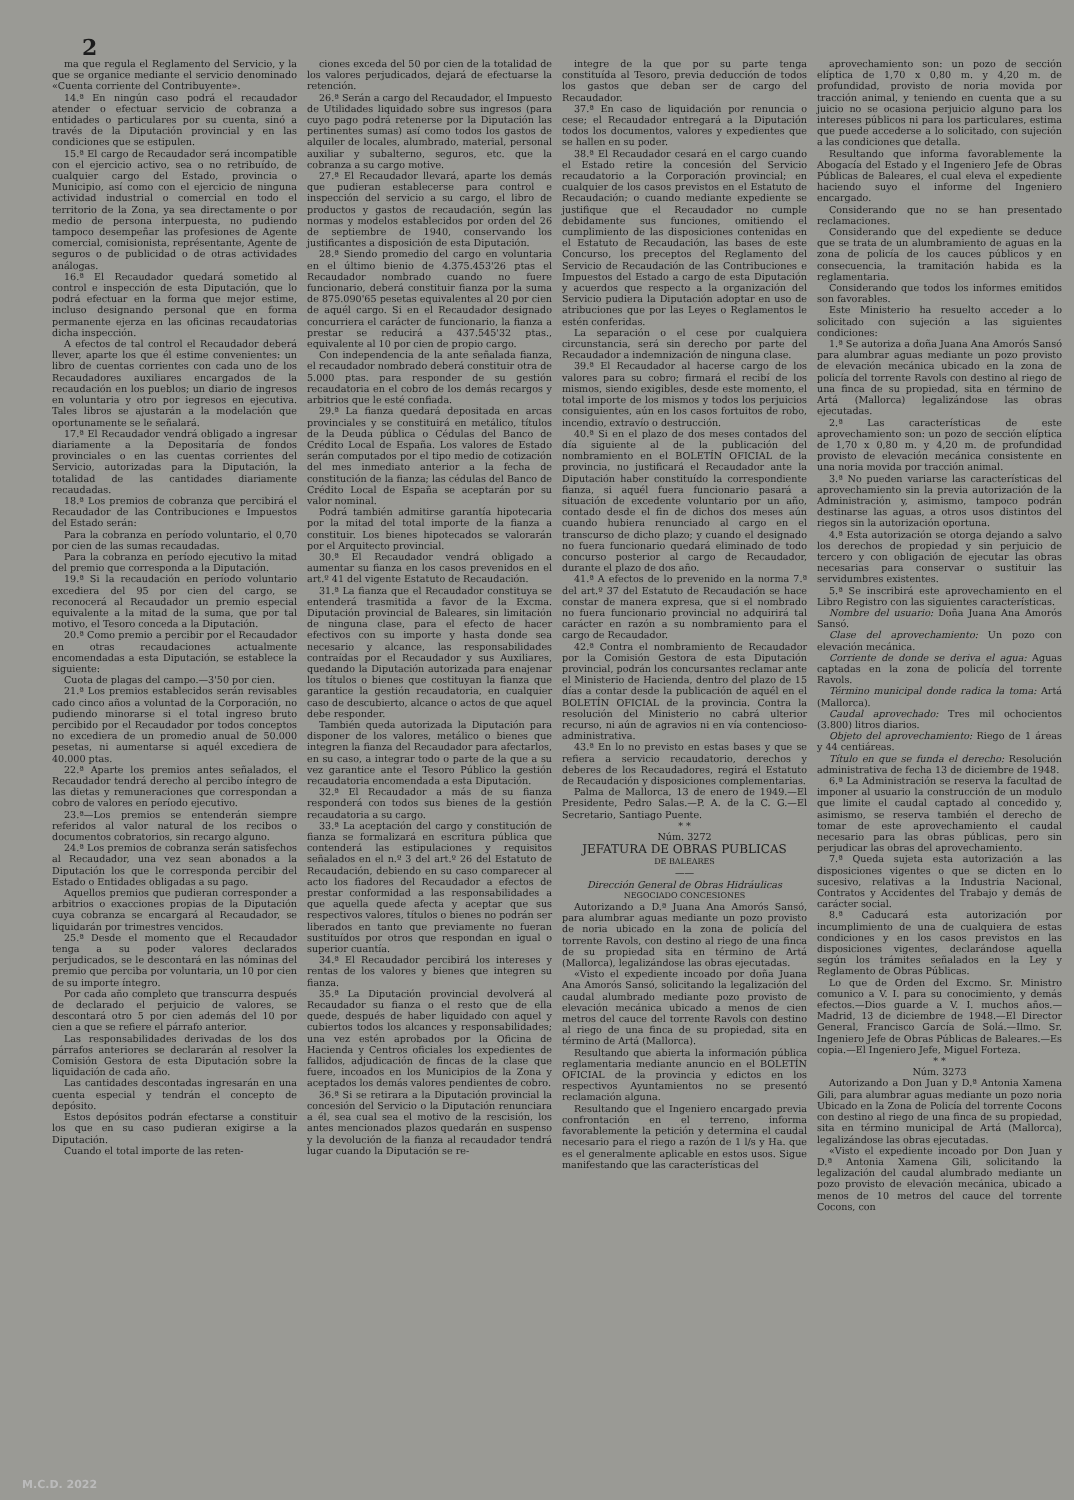2
ma que regula el Reglamento del Servicio, y la que se organice mediante el servicio denominado «Cuenta corriente del Contribuyente».
14.ª En ningún caso podrá el recaudador atender o efectuar servicio de cobranza a entidades o particulares por su cuenta, sinó a través de la Diputación provincial y en las condiciones que se estipulen.
15.ª El cargo de Recaudador será incompatible con el ejercicio activo, sea o no retribuído, de cualquier cargo del Estado, provincia o Municipio, así como con el ejercicio de ninguna actividad industrial o comercial en todo el territorio de la Zona, ya sea directamente o por medio de persona interpuesta, no pudiendo tampoco desempeñar las profesiones de Agente comercial, comisionista, représentante, Agente de seguros o de publicidad o de otras actividades análogas.
16.ª El Recaudador quedará sometido al control e inspección de esta Diputación, que lo podrá efectuar en la forma que mejor estime, incluso designando personal que en forma permanente ejerza en las oficinas recaudatorias dicha inspección.
A efectos de tal control el Recaudador deberá llever, aparte los que él estime convenientes: un libro de cuentas corrientes con cada uno de los Recaudadores auxiliares encargados de la recaudación en los pueblos; un diario de ingresos en voluntaria y otro por iegresos en ejecutiva. Tales libros se ajustarán a la modelación que oportunamente se le señalará.
17.ª El Recaudador vendrá obligado a ingresar diariamente a la Depositaría de fondos provinciales o en las cuentas corrientes del Servicio, autorizadas para la Diputación, la totalidad de las cantidades diariamente recaudadas.
18.ª Los premios de cobranza que percibirá el Recaudador de las Contribuciones e Impuestos del Estado serán:
Para la cobranza en período voluntario, el 0,70 por cien de las sumas recaudadas.
Para la cobranza en período ejecutivo la mitad del premio que corresponda a la Diputación.
19.ª Si la recaudación en período voluntario excediera del 95 por cien del cargo, se reconocerá al Recaudador un premio especial equivalente a la mitad de la suma, que por tal motivo, el Tesoro conceda a la Diputación.
20.ª Como premio a percibir por el Recaudador en otras recaudaciones actualmente encomendadas a esta Diputación, se establece la siguiente:
Cuota de plagas del campo.—3'50 por cien.
21.ª Los premios establecidos serán revisables cado cinco años a voluntad de la Corporación, no pudiendo minorarse si el total ingreso bruto percibido por el Recaudador por todos conceptos no excediera de un promedio anual de 50.000 pesetas, ni aumentarse si aquél excediera de 40.000 ptas.
22.ª Aparte los premios antes señalados, el Recaudador tendrá derecho al percibo íntegro de las dietas y remuneraciones que correspondan a cobro de valores en período ejecutivo.
23.ª—Los premios se entenderán siempre referidos al valor natural de los recibos o documentos cobratorios, sin recargo alguno.
24.ª Los premios de cobranza serán satisfechos al Recaudador, una vez sean abonados a la Diputación los que le corresponda percibir del Estado o Entidades obligadas a su pago.
Aquellos premios que pudieran corresponder a arbitrios o exacciones propias de la Diputación cuya cobranza se encargará al Recaudador, se liquidarán por trimestres vencidos.
25.ª Desde el momento que el Recaudador tenga a su poder valores declarados perjudicados, se le descontará en las nóminas del premio que perciba por voluntaria, un 10 por cien de su importe íntegro.
Por cada año completo que transcurra después de declarado el perjuicio de valores, se descontará otro 5 por cien además del 10 por cien a que se refiere el párrafo anterior.
Las responsabilidades derivadas de los dos párrafos anteriores se declararán al resolver la Comisión Gestora de esta Diputación sobre la liquidación de cada año.
Las cantidades descontadas ingresarán en una cuenta especial y tendrán el concepto de depósito.
Estos depósitos podrán efectarse a constituir los que en su caso pudieran exigirse a la Diputación.
Cuando el total importe de las reten-
ciones exceda del 50 por cien de la totalidad de los valores perjudicados, dejará de efectuarse la retención.
26.ª Serán a cargo del Recaudador, el Impuesto de Utilidades liquidado sobre sus ingresos (para cuyo pago podrá retenerse por la Diputación las pertinentes sumas) así como todos los gastos de alquiler de locales, alumbrado, material, personal auxiliar y subalterno, seguros, etc. que la cobranza a su cargo motive.
27.ª El Recaudador llevará, aparte los demás que pudieran establecerse para control e inspección del servicio a su cargo, el libro de productos y gastos de recaudación, según las normas y modelos establecidos por orden del 26 de septiembre de 1940, conservando los justificantes a disposición de esta Diputación.
28.ª Siendo promedio del cargo en voluntaria en el último bienio de 4.375.453'26 ptas el Recaudador nombrado cuando no fuere funcionario, deberá constituir fianza por la suma de 875.090'65 pesetas equivalentes al 20 por cien de aquél cargo. Si en el Recaudador designado concurriera el carácter de funcionario, la fianza a prestar se reducirá a 437.545'32 ptas., equivalente al 10 por cien de propio cargo.
Con independencia de la ante señalada fianza, el recaudador nombrado deberá constituir otra de 5.000 ptas. para responder de su gestión recaudatoria en el cobro de los demás recargos y arbitrios que le esté confiada.
29.ª La fianza quedará depositada en arcas provinciales y se constituirá en metálico, títulos de la Deuda pública o Cédulas del Banco de Crédito Local de España. Los valores de Estado serán computados por el tipo medio de cotización del mes inmediato anterior a la fecha de constitución de la fianza; las cédulas del Banco de Crédito Local de España se aceptarán por su valor nominal.
Podrá también admitirse garantía hipotecaria por la mitad del total importe de la fianza a constituir. Los bienes hipotecados se valorarán por el Arquitecto provincial.
30.ª El Recaudador vendrá obligado a aumentar su fianza en los casos prevenidos en el art.º 41 del vigente Estatuto de Recaudación.
31.ª La fianza que el Recaudador constituya se entenderá trasmitida a favor de la Excma. Diputación provincial de Baleares, sin limitación de ninguna clase, para el efecto de hacer efectivos con su importe y hasta donde sea necesario y alcance, las responsabilidades contraídas por el Recaudador y sus Auxiliares, quedando la Diputación autorizada para enajenar los títulos o bienes que costituyan la fianza que garantice la gestión recaudatoria, en cualquier caso de descubierto, alcance o actos de que aquel debe responder.
También queda autorizada la Diputación para disponer de los valores, metálico o bienes que integren la fianza del Recaudador para afectarlos, en su caso, a integrar todo o parte de la que a su vez garantice ante el Tesoro Público la gestión recaudatoria encomendada a esta Diputación.
32.ª El Recaudador a más de su fianza responderá con todos sus bienes de la gestión recaudatoria a su cargo.
33.ª La aceptación del cargo y constitución de fianza se formalizará en escritura pública que contenderá las estipulaciones y requisitos señalados en el n.º 3 del art.º 26 del Estatuto de Recaudación, debiendo en su caso comparecer al acto los fiadores del Recaudador a efectos de prestar conformidad a las responsabilidades a que aquella quede afecta y aceptar que sus respectivos valores, títulos o bienes no podrán ser liberados en tanto que previamente no fueran sustituídos por otros que respondan en igual o superior cuantía.
34.ª El Recaudador percibirá los intereses y rentas de los valores y bienes que integren su fianza.
35.ª La Diputación provincial devolverá al Recaudador su fianza o el resto que de ella quede, después de haber liquidado con aquel y cubiertos todos los alcances y responsabilidades; una vez estén aprobados por la Oficina de Hacienda y Centros oficiales los expedientes de fallidos, adjudicación de fincas de la clase que fuere, incoados en los Municipios de la Zona y aceptados los demás valores pendientes de cobro.
36.ª Si se retirara a la Diputación provincial la concesión del Servicio o la Diputación renunciara a él, sea cual sea el motivo de la rescisión, los antes mencionados plazos quedarán en suspenso y la devolución de la fianza al recaudador tendrá lugar cuando la Diputación se re-
integre de la que por su parte tenga constituída al Tesoro, previa deducción de todos los gastos que deban ser de cargo del Recaudador.
37.ª En caso de liquidación por renuncia o cese; el Recaudador entregará a la Diputación todos los documentos, valores y expedientes que se hallen en su poder.
38.ª El Recaudador cesará en el cargo cuando el Estado retire la concesión del Servicio recaudatorio a la Corporación provincial; en cualquier de los casos previstos en el Estatuto de Recaudación; o cuando mediante expediente se justifique que el Recaudador no cumple debidamente sus funciones, omitiendo el cumplimiento de las disposiciones contenidas en el Estatuto de Recaudación, las bases de este Concurso, los preceptos del Reglamento del Servicio de Recaudación de las Contribuciones e Impuestos del Estado a cargo de esta Diputación y acuerdos que respecto a la organización del Servicio pudiera la Diputación adoptar en uso de atribuciones que por las Leyes o Reglamentos le estén conferidas.
La separación o el cese por cualquiera circunstancia, será sin derecho por parte del Recaudador a indemnización de ninguna clase.
39.ª El Recaudador al hacerse cargo de los valores para su cobro; firmará el recibí de los mismos, siendo exigibles, desde este momento, el total importe de los mismos y todos los perjuicios consiguientes, aún en los casos fortuitos de robo, incendio, extravío o destrucción.
40.ª Si en el plazo de dos meses contados del día siguiente al de la publicación del nombramiento en el BOLETÍN OFICIAL de la provincia, no justificará el Recaudador ante la Diputación haber constituído la correspondiente fianza, si aquél fuera funcionario pasará a situación de excedente voluntario por un año, contado desde el fin de dichos dos meses aún cuando hubiera renunciado al cargo en el transcurso de dicho plazo; y cuando el designado no fuera funcionario quedará eliminado de todo concurso posterior al cargo de Recaudador, durante el plazo de dos año.
41.ª A efectos de lo prevenido en la norma 7.ª del art.º 37 del Estatuto de Recaudación se hace constar de manera expresa, que si el nombrado no fuera funcionario provincial no adquirirá tal carácter en razón a su nombramiento para el cargo de Recaudador.
42.ª Contra el nombramiento de Recaudador por la Comisión Gestora de esta Diputación provincial, podrán los concursantes reclamar ante el Ministerio de Hacienda, dentro del plazo de 15 días a contar desde la publicación de aquél en el BOLETÍN OFICIAL de la provincia. Contra la resolución del Ministerio no cabrá ulterior recurso, ni aún de agravios ni en vía contencioso-administrativa.
43.ª En lo no previsto en estas bases y que se refiera a servicio recaudatorio, derechos y deberes de los Recaudadores, regirá el Estatuto de Recaudación y disposiciones complementarias.
Palma de Mallorca, 13 de enero de 1949.—El Presidente, Pedro Salas.—P. A. de la C. G.—El Secretario, Santiago Puente.
* *
Núm. 3272
JEFATURA DE OBRAS PUBLICAS
DE BALEARES
——
Dirección General de Obras Hidráulicas
NEGOCIADO CONCESIONES
Autorizando a D.ª Juana Ana Amorós Sansó, para alumbrar aguas mediante un pozo provisto de noria ubicado en la zona de policía del torrente Ravols, con destino al riego de una finca de su propiedad sita en término de Artá (Mallorca), legalizándose las obras ejecutadas.
«Visto el expediente incoado por doña Juana Ana Amorós Sansó, solicitando la legalización del caudal alumbrado mediante pozo provisto de elevación mecánica ubicado a menos de cien metros del cauce del torrente Ravols con destino al riego de una finca de su propiedad, sita en término de Artá (Mallorca).
Resultando que abierta la información pública reglamentaria mediante anuncio en el BOLETÍN OFICIAL de la provincia y edictos en los respectivos Ayuntamientos no se presentó reclamación alguna.
Resultando que el Ingeniero encargado previa confrontación en el terreno, informa favorablemente la petición y determina el caudal necesario para el riego a razón de 1 l/s y Ha. que es el generalmente aplicable en estos usos. Sigue manifestando que las características del
aprovechamiento son: un pozo de sección elíptica de 1,70 x 0,80 m. y 4,20 m. de profundidad, provisto de noria movida por tracción animal, y teniendo en cuenta que a su juicio no se ocasiona perjuicio alguno para los intereses públicos ni para los particulares, estima que puede accederse a lo solicitado, con sujeción a las condiciones que detalla.
Resultando que informa favorablemente la Abogacía del Estado y el Ingeniero Jefe de Obras Públicas de Baleares, el cual eleva el expediente haciendo suyo el informe del Ingeniero encargado.
Considerando que no se han presentado reclamaciones.
Considerando que del expediente se deduce que se trata de un alumbramiento de aguas en la zona de policía de los cauces públicos y en consecuencia, la tramitación habida es la reglamentaria.
Considerando que todos los informes emitidos son favorables.
Este Ministerio ha resuelto acceder a lo solicitado con sujeción a las siguientes condiciones:
1.ª Se autoriza a doña Juana Ana Amorós Sansó para alumbrar aguas mediante un pozo provisto de elevación mecánica ubicado en la zona de policía del torrente Ravols con destino al riego de una finca de su propiedad, sita en término de Artá (Mallorca) legalizándose las obras ejecutadas.
2.ª Las características de este aprovechamiento son: un pozo de sección elíptica de 1,70 x 0,80 m. y 4,20 m. de profundidad provisto de elevación mecánica consistente en una noria movida por tracción animal.
3.ª No pueden variarse las características del aprovechamiento sin la previa autorización de la Administración y, asimismo, tampoco podrán destinarse las aguas, a otros usos distintos del riegos sin la autorización oportuna.
4.ª Esta autorización se otorga dejando a salvo los derechos de propiedad y sin perjuicio de tercero y con obligación de ejecutar las obras necesarias para conservar o sustituir las servidumbres existentes.
5.ª Se inscribirá este aprovechamiento en el Libro Registro con las siguientes características.
Nombre del usuario: Doña Juana Ana Amorós Sansó.
Clase del aprovechamiento: Un pozo con elevación mecánica.
Corriente de donde se deriva el agua: Aguas captadas en la zona de policía del torrente Ravols.
Término municipal donde radica la toma: Artá (Mallorca).
Caudal aprovechado: Tres mil ochocientos (3.800) litros diarios.
Objeto del aprovechamiento: Riego de 1 áreas y 44 centiáreas.
Título en que se funda el derecho: Resolución administrativa de fecha 13 de diciembre de 1948.
6.ª La Administración se reserva la facultad de imponer al usuario la construcción de un modulo que limite el caudal captado al concedido y, asimismo, se reserva también el derecho de tomar de este aprovechamiento el caudal necesario para las obras públicas, pero sin perjudicar las obras del aprovechamiento.
7.ª Queda sujeta esta autorización a las disposiciones vigentes o que se dicten en lo sucesivo, relativas a la Industria Nacional, Contratos y Accidentes del Trabajo y demás de carácter social.
8.ª Caducará esta autorización por incumplimiento de una de cualquiera de estas condiciones y en los casos previstos en las disposiciones vigentes, declarándose aquella según los trámites señalados en la Ley y Reglamento de Obras Públicas.
Lo que de Orden del Excmo. Sr. Ministro comunico a V. I. para su conocimiento, y demás efectos.—Dios guarde a V. I. muchos años.—Madrid, 13 de diciembre de 1948.—El Director General, Francisco García de Solá.—Ilmo. Sr. Ingeniero Jefe de Obras Públicas de Baleares.—Es copia.—El Ingeniero Jefe, Miguel Forteza.
* *
Núm. 3273
Autorizando a Don Juan y D.ª Antonia Xamena Gili, para alumbrar aguas mediante un pozo noria Ubicado en la Zona de Policía del torrente Cocons con destino al riego de una finca de su propiedad, sita en término municipal de Artá (Mallorca), legalizándose las obras ejecutadas.
«Visto el expediente incoado por Don Juan y D.ª Antonia Xamena Gili, solicitando la legalización del caudal alumbrado mediante un pozo provisto de elevación mecánica, ubicado a menos de 10 metros del cauce del torrente Cocons, con
M.C.D. 2022